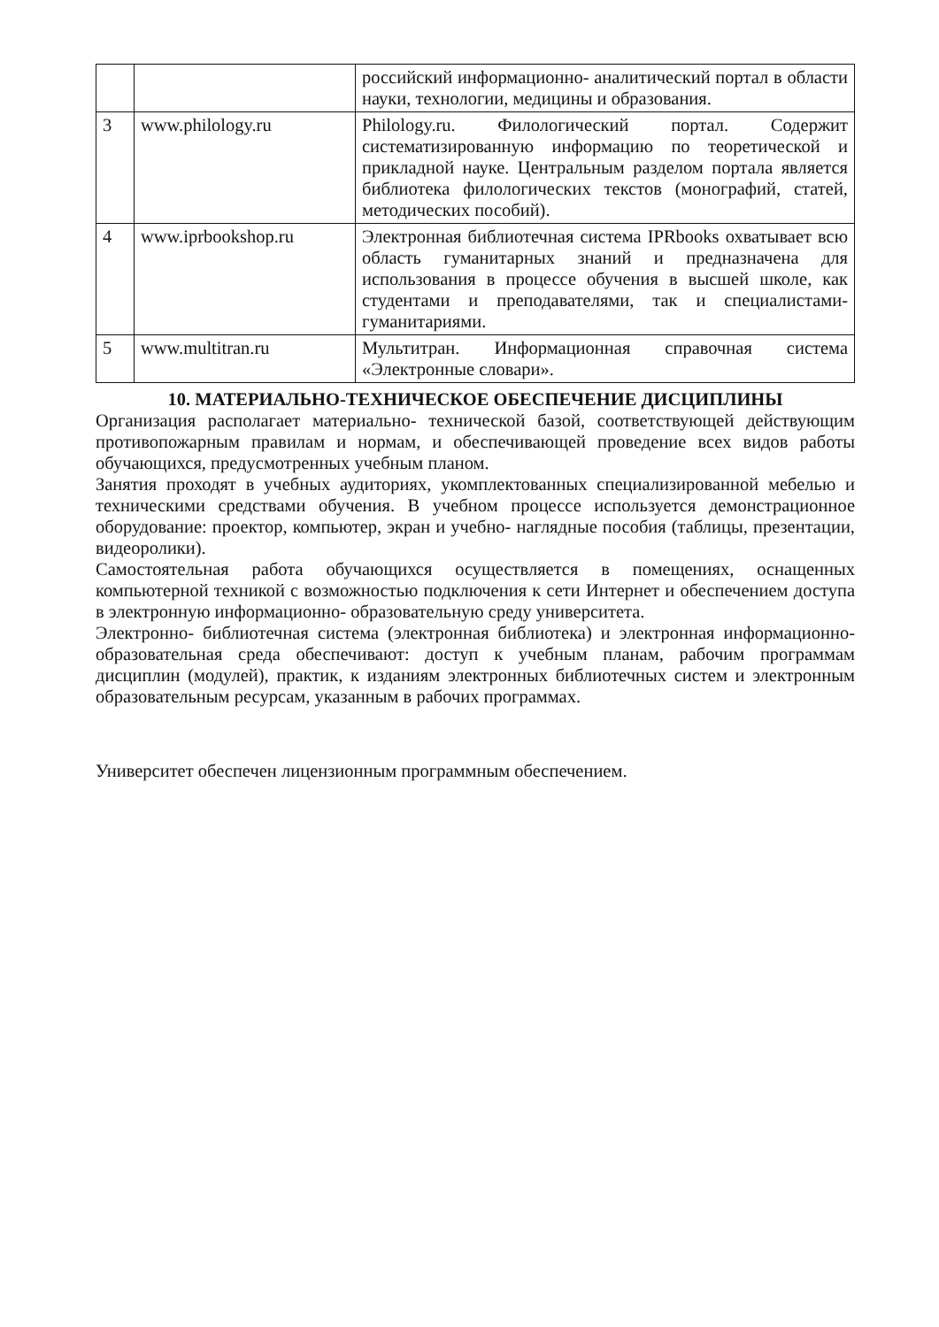| | | российский информационно- аналитический портал в области науки, технологии, медицины и образования. |
| 3 | www.philology.ru | Philology.ru. Филологический портал. Содержит систематизированную информацию по теоретической и прикладной науке. Центральным разделом портала является библиотека филологических текстов (монографий, статей, методических пособий). |
| 4 | www.iprbookshop.ru | Электронная библиотечная система IPRbooks охватывает всю область гуманитарных знаний и предназначена для использования в процессе обучения в высшей школе, как студентами и преподавателями, так и специалистами-гуманитариями. |
| 5 | www.multitran.ru | Мультитран. Информационная справочная система «Электронные словари». |
10. МАТЕРИАЛЬНО-ТЕХНИЧЕСКОЕ ОБЕСПЕЧЕНИЕ ДИСЦИПЛИНЫ
Организация располагает материально- технической базой, соответствующей действующим противопожарным правилам и нормам, и обеспечивающей проведение всех видов работы обучающихся, предусмотренных учебным планом.
Занятия проходят в учебных аудиториях, укомплектованных специализированной мебелью и техническими средствами обучения. В учебном процессе используется демонстрационное оборудование: проектор, компьютер, экран и учебно- наглядные пособия (таблицы, презентации, видеоролики).
Самостоятельная работа обучающихся осуществляется в помещениях, оснащенных компьютерной техникой с возможностью подключения к сети Интернет и обеспечением доступа в электронную информационно- образовательную среду университета.
Электронно- библиотечная система (электронная библиотека) и электронная информационно- образовательная среда обеспечивают: доступ к учебным планам, рабочим программам дисциплин (модулей), практик, к изданиям электронных библиотечных систем и электронным образовательным ресурсам, указанным в рабочих программах.
Университет обеспечен лицензионным программным обеспечением.